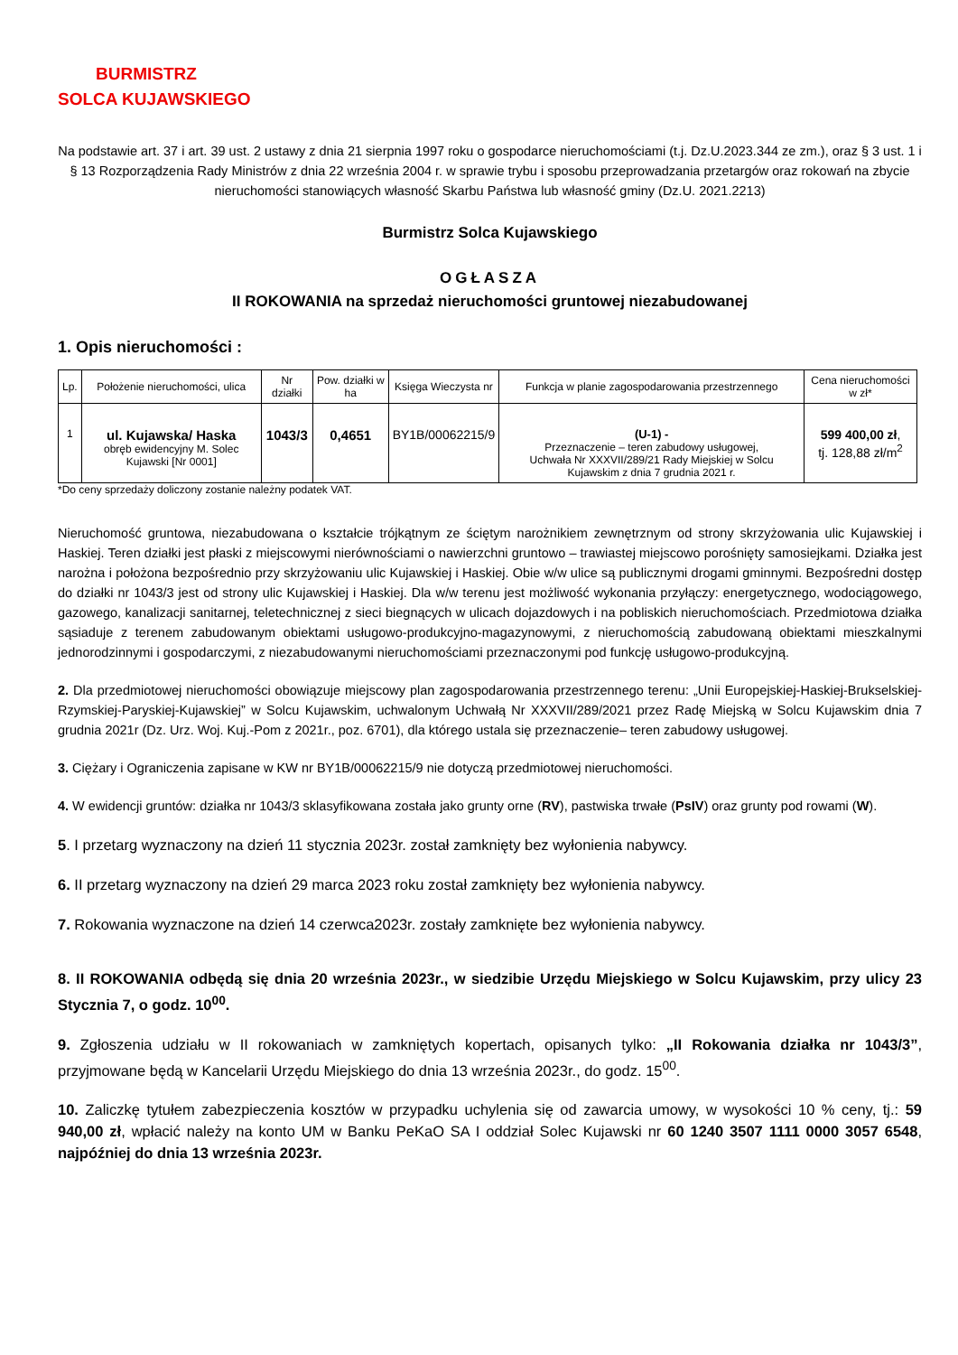BURMISTRZ
SOLCA KUJAWSKIEGO
Na podstawie art. 37 i art. 39 ust. 2 ustawy z dnia 21 sierpnia 1997 roku o gospodarce nieruchomościami (t.j. Dz.U.2023.344 ze zm.), oraz § 3 ust. 1 i § 13 Rozporządzenia Rady Ministrów z dnia 22 września 2004 r. w sprawie trybu i sposobu przeprowadzania przetargów oraz rokowań na zbycie nieruchomości stanowiących własność Skarbu Państwa lub własność gminy (Dz.U. 2021.2213)
Burmistrz Solca Kujawskiego
OGŁASZA
II ROKOWANIA na sprzedaż nieruchomości gruntowej niezabudowanej
1. Opis nieruchomości :
| Lp. | Położenie nieruchomości, ulica | Nr działki | Pow. działki w ha | Księga Wieczysta nr | Funkcja w planie zagospodarowania przestrzennego | Cena nieruchomości w zł* |
| --- | --- | --- | --- | --- | --- | --- |
| 1 | ul. Kujawska/ Haska obręb ewidencyjny M. Solec Kujawski [Nr 0001] | 1043/3 | 0,4651 | BY1B/00062215/9 | (U-1) - Przeznaczenie – teren zabudowy usługowej, Uchwała Nr XXXVII/289/21 Rady Miejskiej w Solcu Kujawskim z dnia 7 grudnia 2021 r. | 599 400,00 zł , tj. 128,88 zł/m<sup>2</sup> |
*Do ceny sprzedaży doliczony zostanie należny podatek VAT.
Nieruchomość gruntowa, niezabudowana o kształcie trójkątnym ze ściętym narożnikiem zewnętrznym od strony skrzyżowania ulic Kujawskiej i Haskiej. Teren działki jest płaski z miejscowymi nierównościami o nawierzchni gruntowo – trawiastej miejscowo porośnięty samosiejkami. Działka jest narożna i położona bezpośrednio przy skrzyżowaniu ulic Kujawskiej i Haskiej. Obie w/w ulice są publicznymi drogami gminnymi. Bezpośredni dostęp do działki nr 1043/3 jest od strony ulic Kujawskiej i Haskiej. Dla w/w terenu jest możliwość wykonania przyłączy: energetycznego, wodociągowego, gazowego, kanalizacji sanitarnej, teletechnicznej z sieci biegnących w ulicach dojazdowych i na pobliskich nieruchomościach. Przedmiotowa działka sąsiaduje z terenem zabudowanym obiektami usługowo-produkcyjno-magazynowymi, z nieruchomością zabudowaną obiektami mieszkalnymi jednorodzinnymi i gospodarczymi, z niezabudowanymi nieruchomościami przeznaczonymi pod funkcję usługowo-produkcyjną.
2. Dla przedmiotowej nieruchomości obowiązuje miejscowy plan zagospodarowania przestrzennego terenu: „Unii Europejskiej-Haskiej-Brukselskiej-Rzymskiej-Paryskiej-Kujawskiej” w Solcu Kujawskim, uchwalonym Uchwałą Nr XXXVII/289/2021 przez Radę Miejską w Solcu Kujawskim dnia 7 grudnia 2021r (Dz. Urz. Woj. Kuj.-Pom z 2021r., poz. 6701), dla którego ustala się przeznaczenie– teren zabudowy usługowej.
3. Ciężary i Ograniczenia zapisane w KW nr BY1B/00062215/9 nie dotyczą przedmiotowej nieruchomości.
4. W ewidencji gruntów: działka nr 1043/3 sklasyfikowana została jako grunty orne (RV), pastwiska trwałe (PsIV) oraz grunty pod rowami (W).
5. I przetarg wyznaczony na dzień 11 stycznia 2023r. został zamknięty bez wyłonienia nabywcy.
6. II przetarg wyznaczony na dzień 29 marca 2023 roku został zamknięty bez wyłonienia nabywcy.
7. Rokowania wyznaczone na dzień 14 czerwca2023r. zostały zamknięte bez wyłonienia nabywcy.
8. II ROKOWANIA odbędą się dnia 20 września 2023r., w siedzibie Urzędu Miejskiego w Solcu Kujawskim, przy ulicy 23 Stycznia 7, o godz. 10<sup>00</sup>.
9. Zgłoszenia udziału w II rokowaniach w zamkniętych kopertach, opisanych tylko: „II Rokowania działka nr 1043/3”, przyjmowane będą w Kancelarii Urzędu Miejskiego do dnia 13 września 2023r., do godz. 15<sup>00</sup>.
10. Zaliczkę tytułem zabezpieczenia kosztów w przypadku uchylenia się od zawarcia umowy, w wysokości 10 % ceny, tj.: 59 940,00 zł, wpłacić należy na konto UM w Banku PeKaO SA I oddział Solec Kujawski nr 60 1240 3507 1111 0000 3057 6548, najpóźniej do dnia 13 września 2023r.